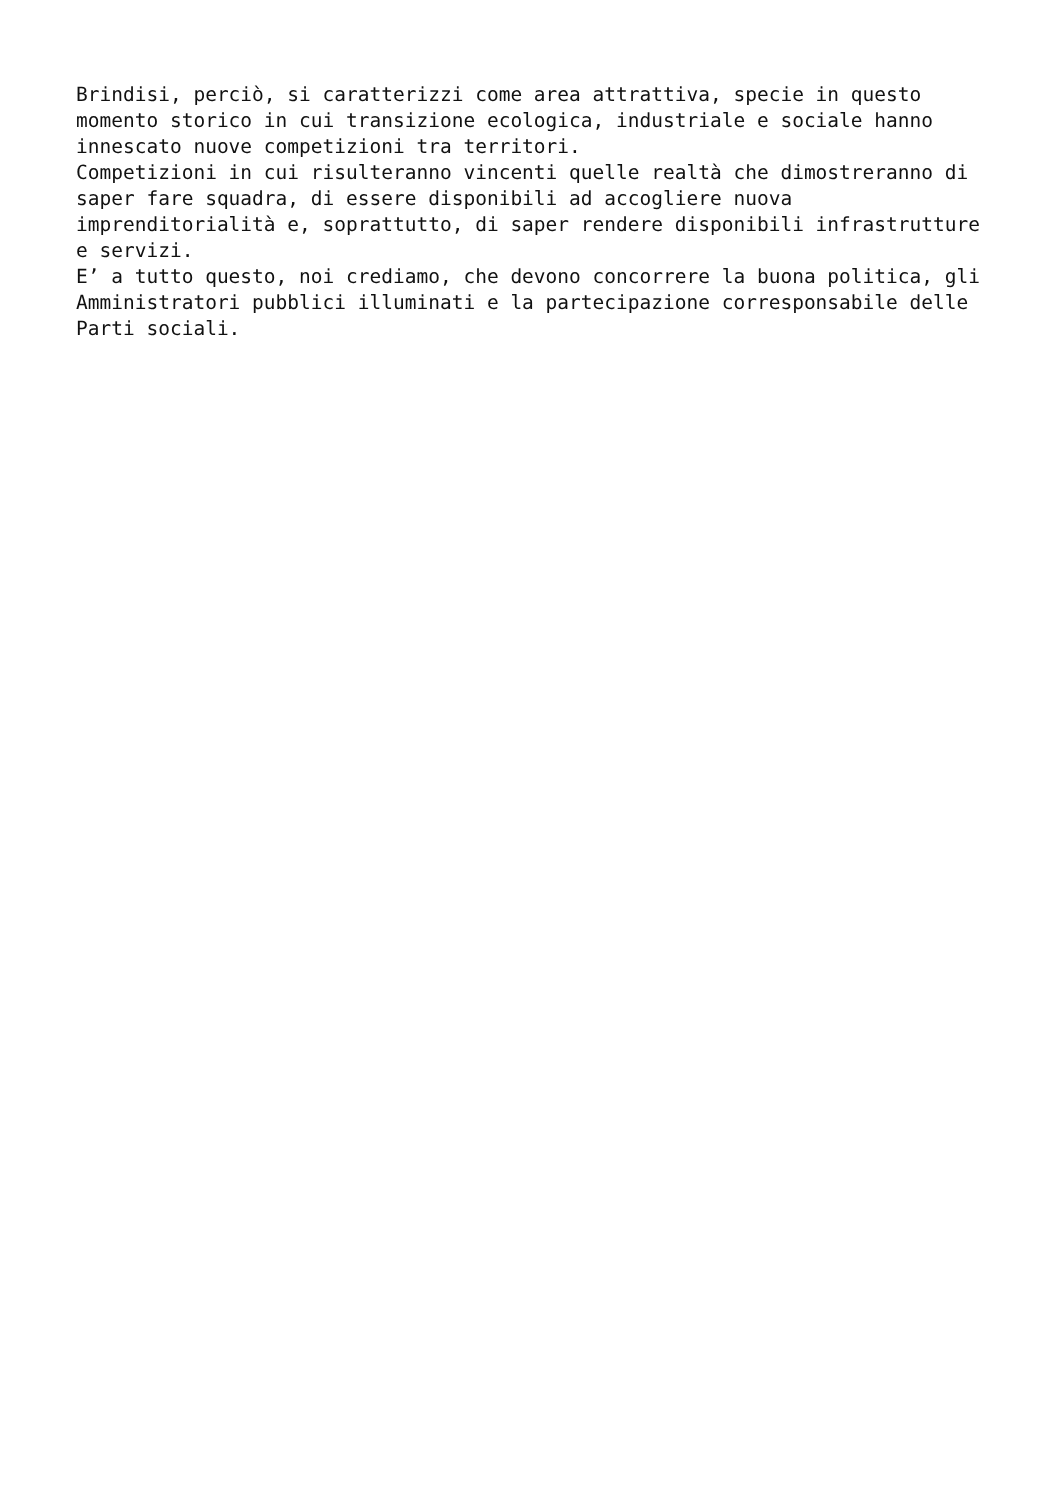Brindisi, perciò, si caratterizzi come area attrattiva, specie in questo momento storico in cui transizione ecologica, industriale e sociale hanno innescato nuove competizioni tra territori. Competizioni in cui risulteranno vincenti quelle realtà che dimostreranno di saper fare squadra, di essere disponibili ad accogliere nuova imprenditorialità e, soprattutto, di saper rendere disponibili infrastrutture e servizi. E’ a tutto questo, noi crediamo, che devono concorrere la buona politica, gli Amministratori pubblici illuminati e la partecipazione corresponsabile delle Parti sociali.